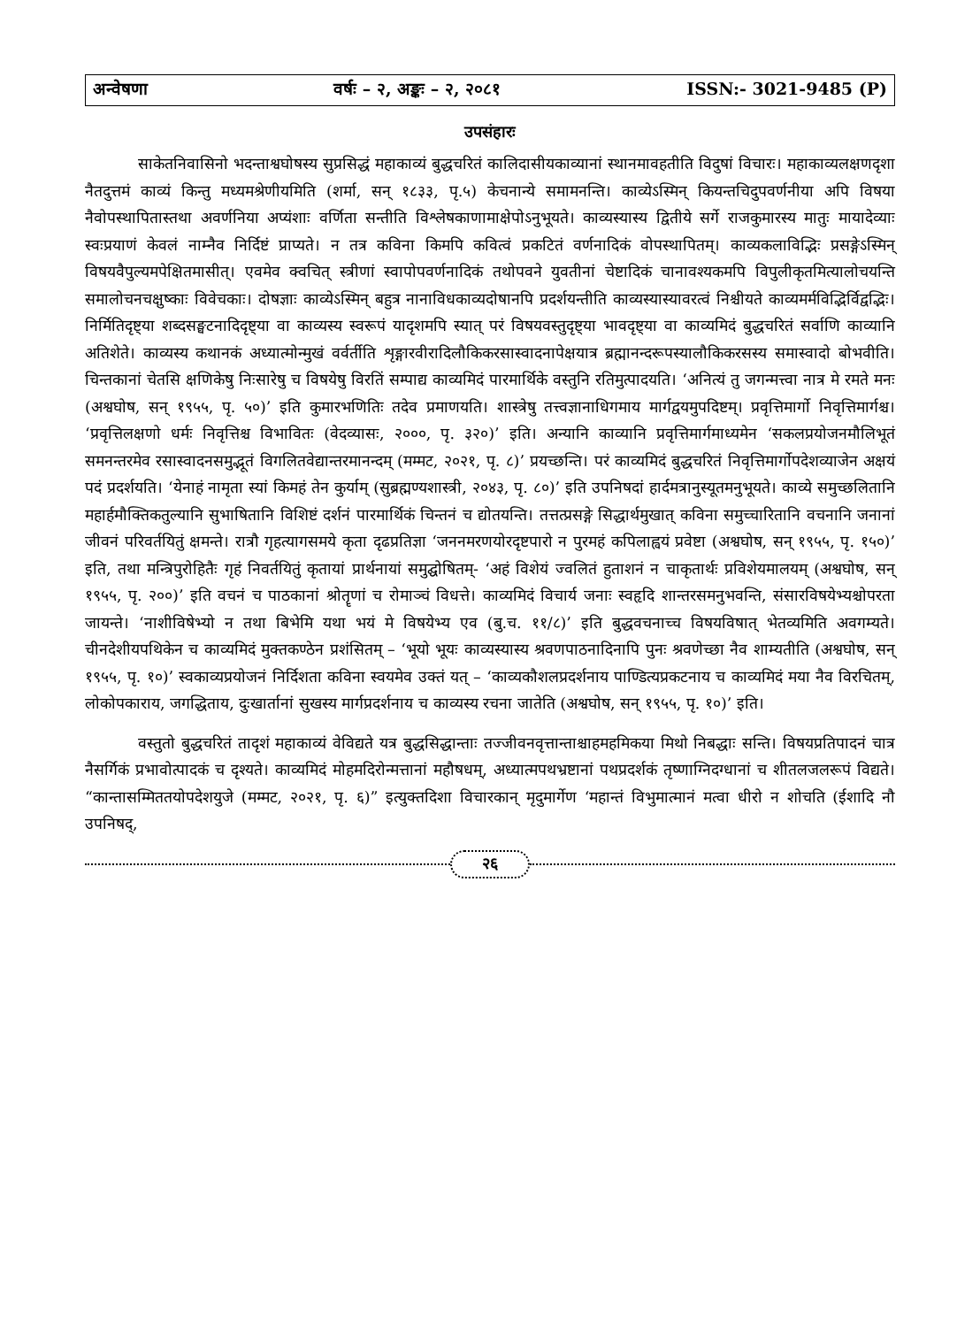अन्वेषणा वर्षः – २, अङ्कः – २, २०८१ ISSN:- 3021-9485 (P)
उपसंहारः
साकेतनिवासिनो भदन्ताश्वघोषस्य सुप्रसिद्धं महाकाव्यं बुद्धचरितं कालिदासीयकाव्यानां स्थानमावहतीति विदुषां विचारः। महाकाव्यलक्षणदृशा नैतदुत्तमं काव्यं किन्तु मध्यमश्रेणीयमिति (शर्मा, सन् १८३३, पृ.५) केचनान्ये समामनन्ति। काव्येऽस्मिन् कियन्तचिदुपवर्णनीया अपि विषया नैवोपस्थापितास्तथा अवर्णनिया अप्यंशाः वर्णिता सन्तीति विश्लेषकाणामाक्षेपोऽनुभूयते। काव्यस्यास्य द्वितीये सर्गे राजकुमारस्य मातुः मायादेव्याः स्वःप्रयाणं केवलं नाम्नैव निर्दिष्टं प्राप्यते। न तत्र कविना किमपि कवित्वं प्रकटितं वर्णनादिकं वोपस्थापितम्। काव्यकलाविद्भिः प्रसङ्गेऽस्मिन् विषयवैपुल्यमपेक्षितमासीत्। एवमेव क्वचित् स्त्रीणां स्वापोपवर्णनादिकं तथोपवने युवतीनां चेष्टादिकं चानावश्यकमपि विपुलीकृतमित्यालोचयन्ति समालोचनचक्षुष्काः विवेचकाः। दोषज्ञाः काव्येऽस्मिन् बहुत्र नानाविधकाव्यदोषानपि प्रदर्शयन्तीति काव्यस्यास्यावरत्वं निश्चीयते काव्यमर्मविद्भिर्विद्वद्भिः। निर्मितिदृष्ट्या शब्दसङ्घटनादिदृष्ट्या वा काव्यस्य स्वरूपं यादृशमपि स्यात् परं विषयवस्तुदृष्ट्या भावदृष्ट्या वा काव्यमिदं बुद्धचरितं सर्वाणि काव्यानि अतिशेते। काव्यस्य कथानकं अध्यात्मोन्मुखं वर्वर्तीति शृङ्गारवीरादिलौकिकरसास्वादनापेक्षयात्र ब्रह्मानन्दरूपस्यालौकिकरसस्य समास्वादो बोभवीति। चिन्तकानां चेतसि क्षणिकेषु निःसारेषु च विषयेषु विरतिं सम्पाद्य काव्यमिदं पारमार्थिके वस्तुनि रतिमुत्पादयति। ‘अनित्यं तु जगन्मत्त्वा नात्र मे रमते मनः (अश्वघोष, सन् १९५५, पृ. ५०)’ इति कुमारभणितिः तदेव प्रमाणयति। शास्त्रेषु तत्त्वज्ञानाधिगमाय मार्गद्वयमुपदिष्टम्। प्रवृत्तिमार्गो निवृत्तिमार्गश्च। ‘प्रवृत्तिलक्षणो धर्मः निवृत्तिश्च विभावितः (वेदव्यासः, २०००, पृ. ३२०)’ इति। अन्यानि काव्यानि प्रवृत्तिमार्गमाध्यमेन ‘सकलप्रयोजनमौलिभूतं समनन्तरमेव रसास्वादनसमुद्भूतं विगलितवेद्यान्तरमानन्दम् (मम्मट, २०२१, पृ. ८)’ प्रयच्छन्ति। परं काव्यमिदं बुद्धचरितं निवृत्तिमार्गोपदेशव्याजेन अक्षयं पदं प्रदर्शयति। ‘येनाहं नामृता स्यां किमहं तेन कुर्याम् (सुब्रह्मण्यशास्त्री, २०४३, पृ. ८०)’ इति उपनिषदां हार्दमत्रानुस्यूतमनुभूयते। काव्ये समुच्छलितानि महार्हमौक्तिकतुल्यानि सुभाषितानि विशिष्टं दर्शनं पारमार्थिकं चिन्तनं च द्योतयन्ति। तत्तत्प्रसङ्गे सिद्धार्थमुखात् कविना समुच्चारितानि वचनानि जनानां जीवनं परिवर्तयितुं क्षमन्ते। रात्रौ गृहत्यागसमये कृता दृढप्रतिज्ञा ‘जननमरणयोरदृष्टपारो न पुरमहं कपिलाह्वयं प्रवेष्टा (अश्वघोष, सन् १९५५, पृ. १५०)’ इति, तथा मन्त्रिपुरोहितैः गृहं निवर्तयितुं कृतायां प्रार्थनायां समुद्घोषितम्- ‘अहं विशेयं ज्वलितं हुताशनं न चाकृतार्थः प्रविशेयमालयम् (अश्वघोष, सन् १९५५, पृ. २००)’ इति वचनं च पाठकानां श्रोतॄणां च रोमाञ्चं विधत्ते। काव्यमिदं विचार्य जनाः स्वहृदि शान्तरसमनुभवन्ति, संसारविषयेभ्यश्चोपरता जायन्ते। ‘नाशीविषेभ्यो न तथा बिभेमि यथा भयं मे विषयेभ्य एव (बु.च. ११/८)’ इति बुद्धवचनाच्च विषयविषात् भेतव्यमिति अवगम्यते। चीनदेशीयपथिकेन च काव्यमिदं मुक्तकण्ठेन प्रशंसितम् – ‘भूयो भूयः काव्यस्यास्य श्रवणपाठनादिनापि पुनः श्रवणेच्छा नैव शाम्यतीति (अश्वघोष, सन् १९५५, पृ. १०)’ स्वकाव्यप्रयोजनं निर्दिशता कविना स्वयमेव उक्तं यत् – ‘काव्यकौशलप्रदर्शनाय पाण्डित्यप्रकटनाय च काव्यमिदं मया नैव विरचितम्, लोकोपकाराय, जगद्धिताय, दुःखार्तानां सुखस्य मार्गप्रदर्शनाय च काव्यस्य रचना जातेति (अश्वघोष, सन् १९५५, पृ. १०)’ इति।
वस्तुतो बुद्धचरितं तादृशं महाकाव्यं वेविद्यते यत्र बुद्धसिद्धान्ताः तज्जीवनवृत्तान्ताश्चाहमहमिकया मिथो निबद्धाः सन्ति। विषयप्रतिपादनं चात्र नैसर्गिकं प्रभावोत्पादकं च दृश्यते। काव्यमिदं मोहमदिरोन्मत्तानां महौषधम्, अध्यात्मपथभ्रष्टानां पथप्रदर्शकं तृष्णाग्निदग्धानां च शीतलजलरूपं विद्यते। “कान्तासम्मिततयोपदेशयुजे (मम्मट, २०२१, पृ. ६)” इत्युक्तदिशा विचारकान् मृदुमार्गेण ‘महान्तं विभुमात्मानं मत्वा धीरो न शोचति (ईशादि नौ उपनिषद्,
२६